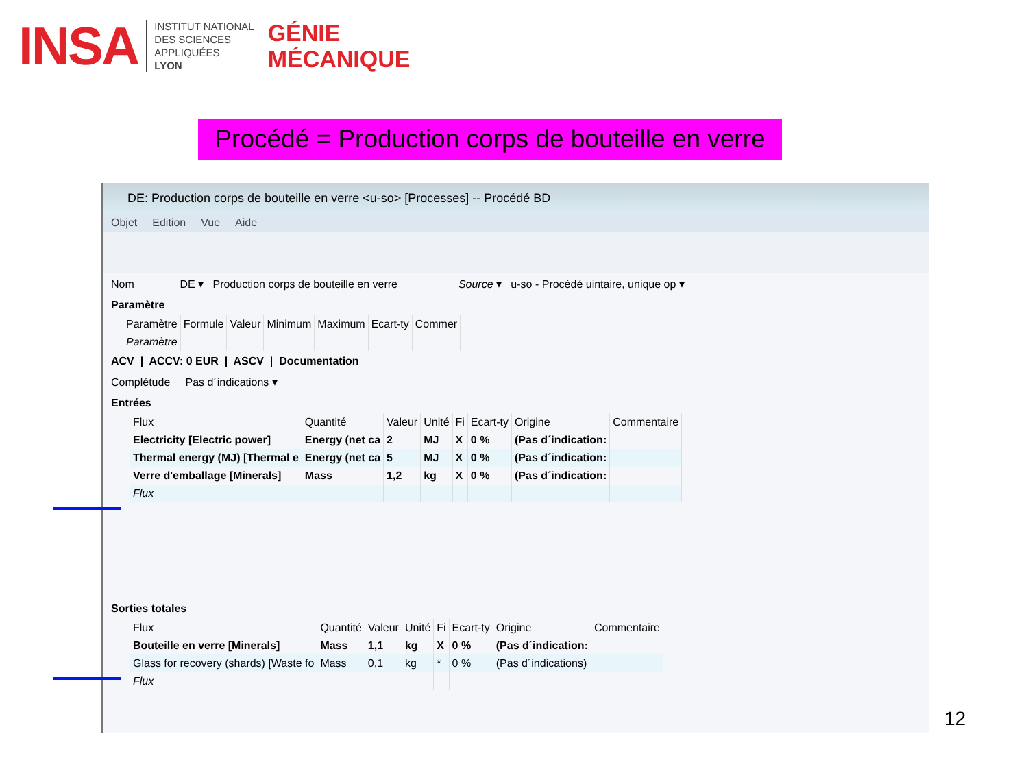INSA
INSTITUT NATIONAL
DES SCIENCES
APPLIQUÉES
LYON
GÉNIE
MÉCANIQUE
Procédé = Production corps de bouteille en verre
DE: Production corps de bouteille en verre <u-so> [Processes] -- Procédé BD
Objet Edition Vue Aide
Nom DE ▾ Production corps de bouteille en verre Source ▾ u-so - Procédé uintaire, unique op ▾
Paramètre
| Paramètre | Formule | Valeur | Minimum | Maximum | Ecart-ty | Commer |
| --- | --- | --- | --- | --- | --- | --- |
| Paramètre | | | | | | |
ACV | ACCV: 0 EUR | ASCV | Documentation
Complétude Pas d´indications ▾
Entrées
| Flux | Quantité | Valeur | Unité | Fi | Ecart-ty | Origine | Commentaire |
| --- | --- | --- | --- | --- | --- | --- | --- |
| Electricity [Electric power] | Energy (net ca | 2 | MJ | X | 0 % | (Pas d´indication: | |
| Thermal energy (MJ) [Thermal e | Energy (net ca | 5 | MJ | X | 0 % | (Pas d´indication: | |
| Verre d'emballage [Minerals] | Mass | 1,2 | kg | X | 0 % | (Pas d´indication: | |
| Flux | | | | | | | |
Sorties totales
| Flux | Quantité | Valeur | Unité | Fi | Ecart-ty | Origine | Commentaire |
| --- | --- | --- | --- | --- | --- | --- | --- |
| Bouteille en verre [Minerals] | Mass | 1,1 | kg | X | 0 % | (Pas d´indication: | |
| Glass for recovery (shards) [Waste fo | Mass | 0,1 | kg | * | 0 % | (Pas d´indications) | |
| Flux | | | | | | | |
12